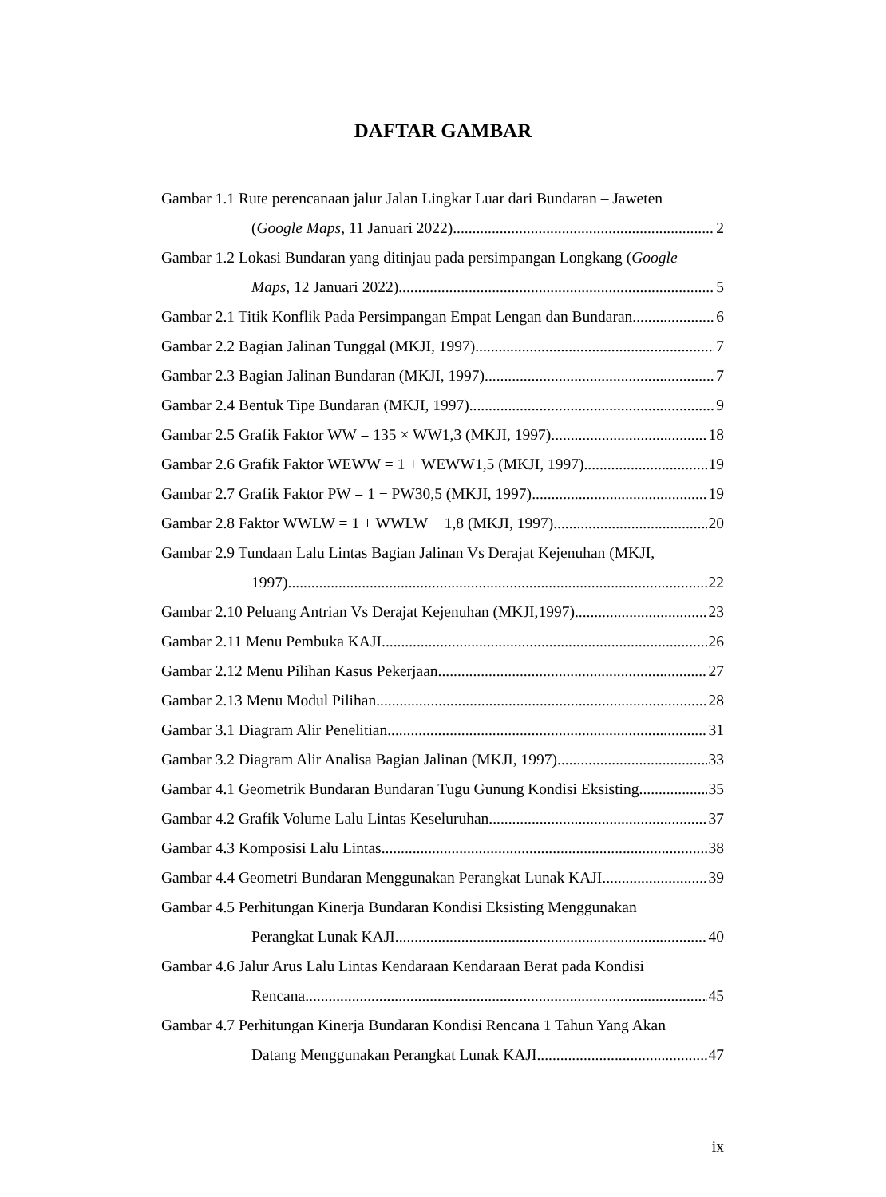DAFTAR GAMBAR
Gambar 1.1 Rute perencanaan jalur Jalan Lingkar Luar dari Bundaran – Jaweten
(Google Maps, 11 Januari 2022) 2
Gambar 1.2 Lokasi Bundaran yang ditinjau pada persimpangan Longkang (Google
Maps, 12 Januari 2022) 5
Gambar 2.1 Titik Konflik Pada Persimpangan Empat Lengan dan Bundaran 6
Gambar 2.2 Bagian Jalinan Tunggal (MKJI, 1997) 7
Gambar 2.3 Bagian Jalinan Bundaran (MKJI, 1997) 7
Gambar 2.4 Bentuk Tipe Bundaran (MKJI, 1997) 9
Gambar 2.5 Grafik Faktor WW = 135 × WW1,3 (MKJI, 1997) 18
Gambar 2.6 Grafik Faktor WEWW = 1 + WEWW1,5 (MKJI, 1997) 19
Gambar 2.7 Grafik Faktor PW = 1 − PW30,5 (MKJI, 1997) 19
Gambar 2.8 Faktor WWLW = 1 + WWLW − 1,8 (MKJI, 1997) 20
Gambar 2.9 Tundaan Lalu Lintas Bagian Jalinan Vs Derajat Kejenuhan (MKJI,
1997) 22
Gambar 2.10 Peluang Antrian Vs Derajat Kejenuhan (MKJI,1997) 23
Gambar 2.11 Menu Pembuka KAJI 26
Gambar 2.12 Menu Pilihan Kasus Pekerjaan 27
Gambar 2.13 Menu Modul Pilihan 28
Gambar 3.1 Diagram Alir Penelitian 31
Gambar 3.2 Diagram Alir Analisa Bagian Jalinan (MKJI, 1997) 33
Gambar 4.1 Geometrik Bundaran Bundaran Tugu Gunung Kondisi Eksisting 35
Gambar 4.2 Grafik Volume Lalu Lintas Keseluruhan 37
Gambar 4.3 Komposisi Lalu Lintas 38
Gambar 4.4 Geometri Bundaran Menggunakan Perangkat Lunak KAJI 39
Gambar 4.5 Perhitungan Kinerja Bundaran Kondisi Eksisting Menggunakan
Perangkat Lunak KAJI 40
Gambar 4.6 Jalur Arus Lalu Lintas Kendaraan Kendaraan Berat pada Kondisi
Rencana 45
Gambar 4.7 Perhitungan Kinerja Bundaran Kondisi Rencana 1 Tahun Yang Akan
Datang Menggunakan Perangkat Lunak KAJI 47
ix